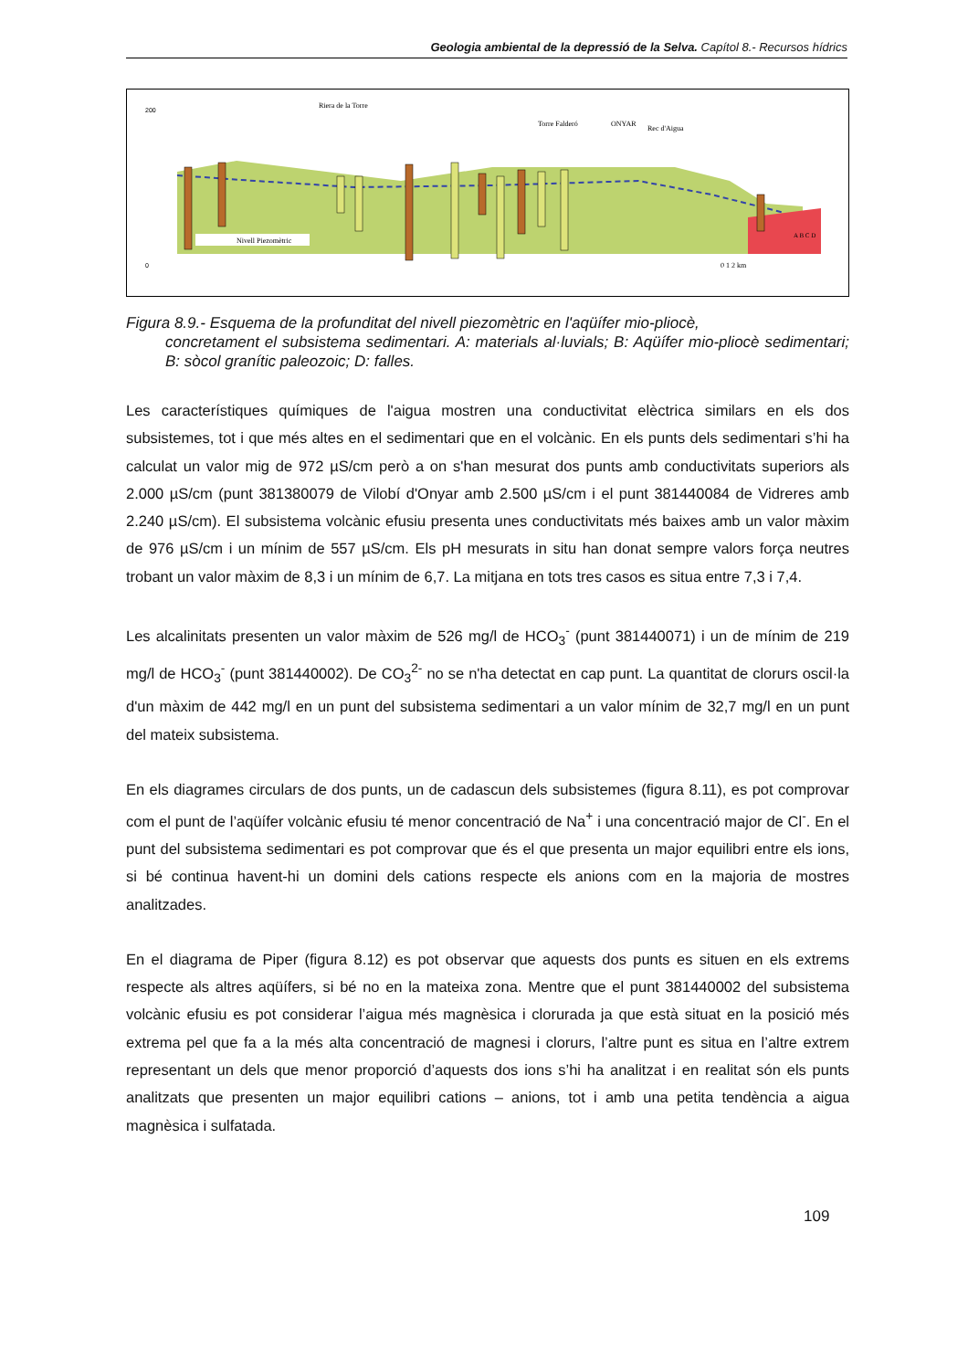Geologia ambiental de la depressió de la Selva. Capítol 8.- Recursos hídrics
Nivell Piezomètric
Riera de la Torre
Torre Falderó
ONYAR
Rec d'Aigua
A B C D
0 1 2 km
200
0
Figura 8.9.- Esquema de la profunditat del nivell piezomètric en l'aqüífer mio-pliocè,
concretament el subsistema sedimentari. A: materials al·luvials; B: Aqüífer mio-pliocè sedimentari; B: sòcol granític paleozoic; D: falles.
Les característiques químiques de l'aigua mostren una conductivitat elèctrica similars en els dos subsistemes, tot i que més altes en el sedimentari que en el volcànic. En els punts dels sedimentari s’hi ha calculat un valor mig de 972 µS/cm però a on s'han mesurat dos punts amb conductivitats superiors als 2.000 µS/cm (punt 381380079 de Vilobí d'Onyar amb 2.500 µS/cm i el punt 381440084 de Vidreres amb 2.240 µS/cm). El subsistema volcànic efusiu presenta unes conductivitats més baixes amb un valor màxim de 976 µS/cm i un mínim de 557 µS/cm. Els pH mesurats in situ han donat sempre valors força neutres trobant un valor màxim de 8,3 i un mínim de 6,7. La mitjana en tots tres casos es situa entre 7,3 i 7,4.
Les alcalinitats presenten un valor màxim de 526 mg/l de HCO<sub>3</sub><sup>-</sup> (punt 381440071) i un de mínim de 219 mg/l de HCO<sub>3</sub><sup>-</sup> (punt 381440002). De CO<sub>3</sub><sup>2-</sup> no se n'ha detectat en cap punt. La quantitat de clorurs oscil·la d'un màxim de 442 mg/l en un punt del subsistema sedimentari a un valor mínim de 32,7 mg/l en un punt del mateix subsistema.
En els diagrames circulars de dos punts, un de cadascun dels subsistemes (figura 8.11), es pot comprovar com el punt de l’aqüífer volcànic efusiu té menor concentració de Na<sup>+</sup> i una concentració major de Cl<sup>-</sup>. En el punt del subsistema sedimentari es pot comprovar que és el que presenta un major equilibri entre els ions, si bé continua havent-hi un domini dels cations respecte els anions com en la majoria de mostres analitzades.
En el diagrama de Piper (figura 8.12) es pot observar que aquests dos punts es situen en els extrems respecte als altres aqüífers, si bé no en la mateixa zona. Mentre que el punt 381440002 del subsistema volcànic efusiu es pot considerar l’aigua més magnèsica i clorurada ja que està situat en la posició més extrema pel que fa a la més alta concentració de magnesi i clorurs, l’altre punt es situa en l’altre extrem representant un dels que menor proporció d’aquests dos ions s’hi ha analitzat i en realitat són els punts analitzats que presenten un major equilibri cations – anions, tot i amb una petita tendència a aigua magnèsica i sulfatada.
109